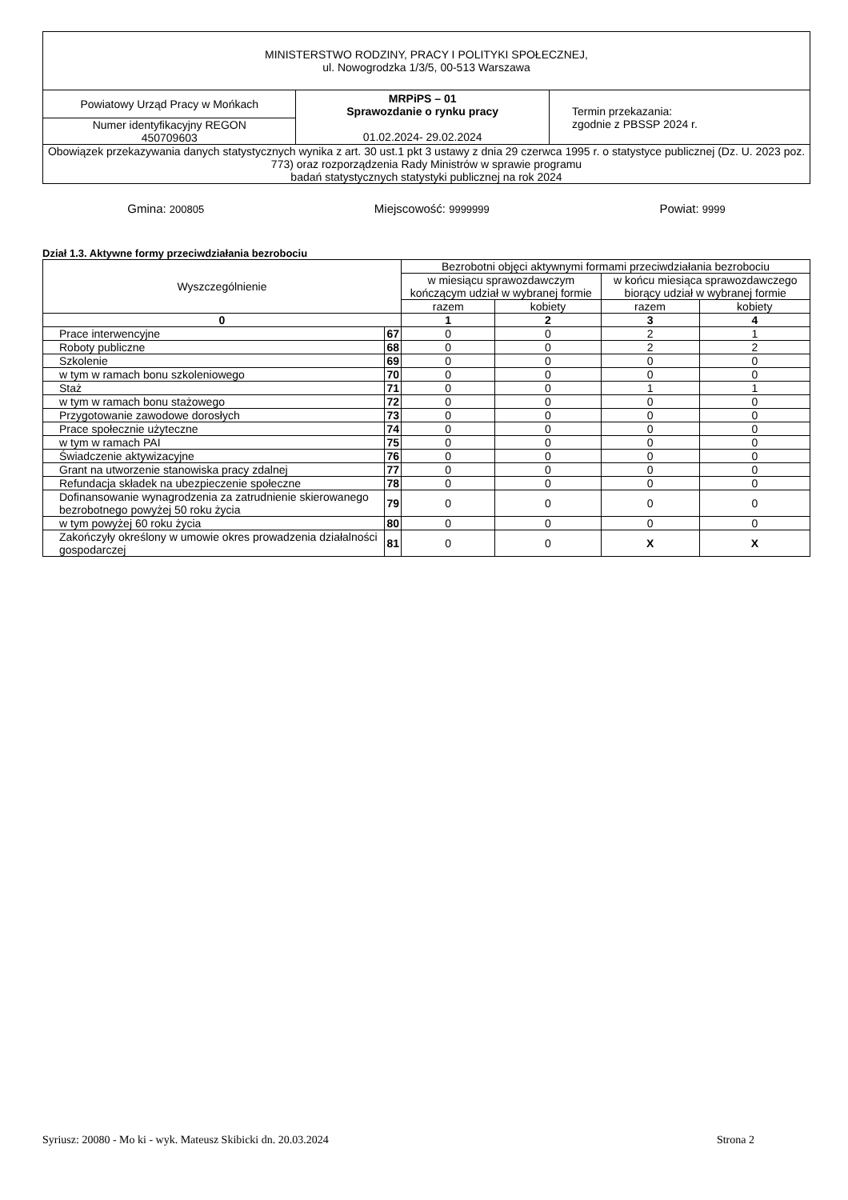| MINISTERSTWO RODZINY, PRACY I POLITYKI SPOŁECZNEJ, ul. Nowogrodzka 1/3/5, 00-513 Warszawa | | |
| Powiatowy Urząd Pracy w Mońkach | MRPiPS – 01 Sprawozdanie o rynku pracy 01.02.2024- 29.02.2024 | Termin przekazania: zgodnie z PBSSP 2024 r. |
| Numer identyfikacyjny REGON 450709603 | | |
| Obowiązek przekazywania danych statystycznych wynika z art. 30 ust.1 pkt 3 ustawy z dnia 29 czerwca 1995 r. o statystyce publicznej (Dz. U. 2023 poz. 773) oraz rozporządzenia Rady Ministrów w sprawie programu badań statystycznych statystyki publicznej na rok 2024 | | |
Gmina: 200805 Miejscowość: 9999999 Powiat: 9999
Dział 1.3. Aktywne formy przeciwdziałania bezrobociu
| Wyszczególnienie | | Bezrobotni objęci aktywnymi formami przeciwdziałania bezrobociu | | | |
| --- | --- | --- | --- | --- | --- |
| | | w miesiącu sprawozdawczym kończącym udział w wybranej formie | | w końcu miesiąca sprawozdawczego biorący udział w wybranej formie | |
| | | razem | kobiety | razem | kobiety |
| 0 | | 1 | 2 | 3 | 4 |
| Prace interwencyjne | 67 | 0 | 0 | 2 | 1 |
| Roboty publiczne | 68 | 0 | 0 | 2 | 2 |
| Szkolenie | 69 | 0 | 0 | 0 | 0 |
| w tym w ramach bonu szkoleniowego | 70 | 0 | 0 | 0 | 0 |
| Staż | 71 | 0 | 0 | 1 | 1 |
| w tym w ramach bonu stażowego | 72 | 0 | 0 | 0 | 0 |
| Przygotowanie zawodowe dorosłych | 73 | 0 | 0 | 0 | 0 |
| Prace społecznie użyteczne | 74 | 0 | 0 | 0 | 0 |
| w tym w ramach PAI | 75 | 0 | 0 | 0 | 0 |
| Świadczenie aktywizacyjne | 76 | 0 | 0 | 0 | 0 |
| Grant na utworzenie stanowiska pracy zdalnej | 77 | 0 | 0 | 0 | 0 |
| Refundacja składek na ubezpieczenie społeczne | 78 | 0 | 0 | 0 | 0 |
| Dofinansowanie wynagrodzenia za zatrudnienie skierowanego bezrobotnego powyżej 50 roku życia | 79 | 0 | 0 | 0 | 0 |
| w tym powyżej 60 roku życia | 80 | 0 | 0 | 0 | 0 |
| Zakończyły określony w umowie okres prowadzenia działalności gospodarczej | 81 | 0 | 0 | X | X |
Syriusz: 20080 - Mo ki - wyk. Mateusz Skibicki dn. 20.03.2024 Strona 2